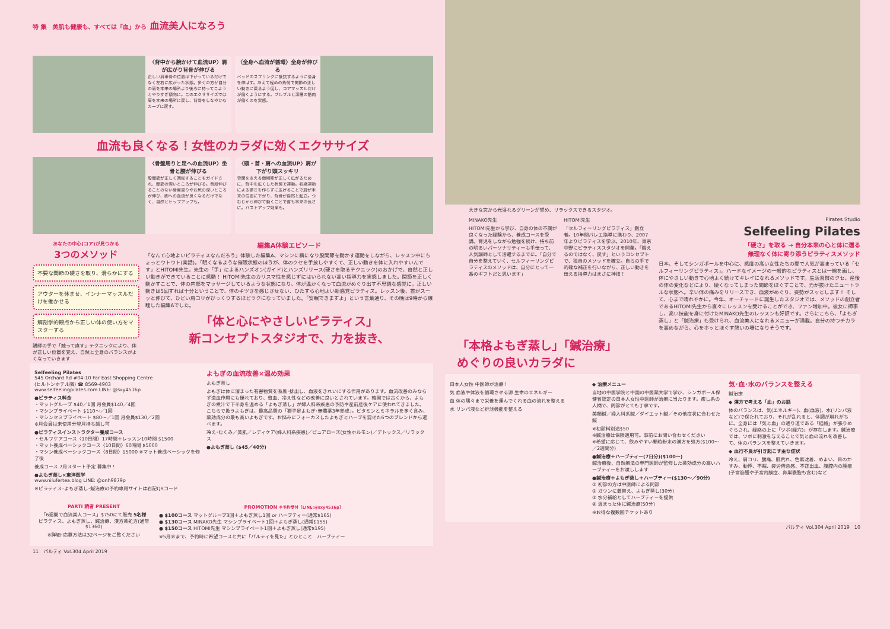特 集　美肌も健康も、すべては「血」から 血流美人になろう
〈背中から腕かけて血流UP〉肩が広がり背骨が伸びる
正しい肩甲骨の位置は下がっているだけでなく左右に広がった状態。多くの方が自分の肩を本来の場所より後ろに持ってこようとやりすぎ傾向に。このエクササイズでは肩を本来の場所に戻し、背骨をしなやかなカーブに戻す。
〈全身へ血流が循環〉全身が伸びる
ベッドのスプリングに抵抗するように全身を伸ばす。あえて軽めの負荷で関節の正しい動きに戻るよう促し、コアマッスルだけが働くようにする。ブルブルと深層の筋肉が働くのを実感。
血流も良くなる！女性のカラダに効くエクササイズ
〈骨盤周りと足への血流UP〉坐骨と腰が伸びる
股関節が正しく回転することをガイドされ、関節の深いところが伸びる。普段伸びることのない骨盤周りやお尻の深いところが伸び、脚への血流が良くなるだけでなく、自然とヒップアップも。
〈頭・首・肩への血流UP〉肩が下がり頭スッキリ
背面を支える僧帽筋が正しく広がるために、背中を広くした状態で運動。収縮運動による硬さを作らずに広げることで肩が本来の位置に下がり、背骨が自然と起立。つむじから伸びて動くことで首も本来の長さに。バストアップ効果も。
あなたの中心(コア)が見つかる
3つのメソッド
不要な関節の硬さを取り、滑らかにする
アウターを休ませ、インナーマッスルだけを働かせる
解剖学的観点から正しい体の使い方をマスターする
講師の手で「触って直す」テクニックにより、体が正しい位置を覚え、自然と全身のバランスがよくなっていきます
編集A体験エピソード
「なんて心地よいピラティスなんだろう」体験した編集A、マシンに横になり股関節を動かす運動をしながら、レッスン中にちょっとウトウト(実話)。「眠くなるような催眠状態のほうが、体のクセを手放しやすくて、正しい動きを体に入れやすいんです」とHITOMI先生。先生の「手」によるハンズオン(ガイド)とハンズリリース(硬さを取るテクニック)のおかげで、自然と正しい動きができていることに感動！ HITOMI先生のカリスマ性を感じずにはいられない高い指導力を実感しました。関節を正しく動かすことで、体の内部をマッサージしているような状態になり、体が温かくなって血流がめぐり出す不思議な感覚に。正しい動きは5回すれば十分ということで、体のキツさを感じさせない、ひたすら心地よい新感覚ピラティス。レッスン後、首がスーッと伸びて、ひどい肩コリがびっくりするほどラクになっていました。「安眠できますよ」という言葉通り、その晩は9時から爆睡した編集Aでした。
「体と心にやさしいピラティス」
新コンセプトスタジオで、力を抜き、
Selfeeling Pilates
545 Orchard Rd #04-10 Far East Shopping Centre
(ヒルトンホテル隣) ☎ 8569-4903
www.selfeelingpilates.com LINE: @sxy4516p
●ピラティス料金
・マットグループ $40／1回 月会員$140／4回
・マシンプライベート $110～／1回
・マシンセミプライベート $80～／1回 月会員$130／2回
※月会員は未使用分翌月持ち越し可
●ピラティスインストラクター養成コース
・セルフケアコース〈10日間〉17時間＋レッスン10時間 $1500
・マット養成ベーシックコース〈10日間〉60時間 $5000
・マシン養成ベーシックコース〈8日間〉$5000 ※マット養成ベーシックを修了後
養成コース 7月スタート予定 募集中！
●よもぎ蒸し×東洋医学
www.nilufertea.blog LINE: @onh9879p
※ピラティス･よもぎ蒸し･鍼治療の予約専用サイトは右記QRコード
よもぎの血流改善×温め効果
よもぎ蒸し
よもぎは体に溜まった有害物質を吸着･排出し、血液をきれいにする作用があります。血流改善のみならず造血作用にも優れており、貧血、冷え性などの改善に良いとされています。韓国では古くから、よもぎの煮汁で下半身を温める「よもぎ蒸し」が婦人科系疾患の予防や産前産後ケアに使われてきました。こちらで扱うよもぎは、最高品質の「獅子足よもぎ･無農薬3年熟成」。ビタミンとミネラルを多く含み、薬効成分の最も高いよもぎです。お悩みにフォーカスしたよもぎとハーブを混ぜた6つのブレンドから選べます。
冷え･むくみ／美肌／レディケア(婦人科系疾患)／ピュアローズ(女性ホルモン)／デトックス／リラックス
●よもぎ蒸し ($45／40分)
PARTI 読者 PRESENT
「6週間で血流美人コース」$750にて販売 5名様
ピラティス、よもぎ蒸し、鍼治療、漢方薬処方(通常$1360)
※詳細･応募方法は32ページをご覧ください
PROMOTION ※予約受付［LINE:@sxy4516p］
● $100コース マットグループ3回＋よもぎ蒸し1回 or ハーブティー(通常$165)
● $130コース MINAKO先生 マシンプライベート1回＋よもぎ蒸し(通常$155)
● $150コース HITOMI先生 マシンプライベート1回＋よもぎ蒸し(通常$195)
※5月末まで、予約時に希望コースと共に「パルティを見た」とひとこと　ハーブティー
11　パルティ Vol.304 April 2019
大きな窓から光溢れるグリーンが望め、リラックスできるスタジオ。
MINAKO先生
HITOMI先生から学び、自身の体の不調が良くなった経験から、養成コースを受講。育児をしながら勉強を続け、持ち前の明るいパーソナリティーも手伝って、人気講師として活躍するまでに。「自分で自分を整えていく、セルフィーリングピラティスのメソッドは、自分にとって一番のギフトだと思います」
HITOMI先生
「セルフィーリングピラティス」創立者。10年間バレエ指導に携わり、2007年よりピラティスを学ぶ。2010年、東京中野にピラティススタジオを開業。「鍛えるのではなく、戻す」というコンセプトで、独自のメソッドを確立。自らの手で的確な補正を行いながら、正しい動きを伝える指導力はまさに神技！
Pirates Studio
Selfeeling Pilates
「硬さ」を取る → 自分本来の心と体に還る
無理なく体に寄り添うピラティスメソッド
日本、そしてシンガポールを中心に、感度の高い女性たちの間で人気が高まっている「セルフィーリングピラティス」。ハードなイメージの一般的なピラティスとは一線を画し、体にやさしい動きで心地よく続けてキレイになれるメソッドです。生活習慣のクセ、産後の体の変化などにより、硬くなってしまった関節をほぐすことで、力が抜けたニュートラルな状態へ。辛い体の痛みをリリースでき、血液がめぐり、姿勢がスッとします！ そして、心まで晴れやかに。今年、オーチャードに誕生したスタジオでは、メソッドの創立者であるHITOMI先生から直々にレッスンを受けることができ、ファン増加中。彼女に師事し、高い技能を身に付けたMINAKO先生のレッスンも好評です。さらにこちら、「よもぎ蒸し」と「鍼治療」も受けられ、血流美人になれるメニューが満載。自分の持つチカラを高めながら、心をホッとほぐす憩いの場になりそうです。
「本格よもぎ蒸し」「鍼治療」
めぐりの良いカラダに
日本人女性 中医師が治療！
気 血液や体液を循環させる源 生命のエネルギー
血 体の隅々まで栄養を運んでくれる血の流れを整える
水 リンパ液など排泄機能を整える
◆ 治療メニュー
当地の中医学院と中国の中医薬大学で学び、シンガポール保健省認定の日本人女性中医師が治療に当たります。癒し系の人柄で、問診がとても丁寧です。
美顔鍼／婦人科系鍼／ダイエット鍼／その他症状に合わせた鍼
※初診料別途$50
※鍼治療は保険適用可。事前にお問い合わせください
※希望に応じて、飲みやすい顆粒粉末の漢方を処方($100～／2週間分)
●鍼治療＋ハーブティー(7日分)($100～)
鍼治療後、自然療法の専門医師が監修した薬効成分の高いハーブティーをお渡しします
●鍼治療＋よもぎ蒸し＋ハーブティー($130～／90分)
① 初診の方は中医師による問診
② ガウンに着替え、よもぎ蒸し(30分)
③ 水分補給としてハーブティーを提供
④ 温まった体に鍼治療(50分)
※お得な複数回チケットあり
気･血･水のバランスを整える
鍼治療
◆ 漢方で考える「血」のお話
体のバランスは、気(エネルギー)、血(血液)、水(リンパ液など)で保たれており、それが乱れると、体調が崩れがちに。全身には「気と血」の通り道である「経絡」が張りめぐらされ、経絡の上に「ツボ(経穴)」が存在します。鍼治療では、ツボに刺激を与えることで気と血の流れを改善して、体のバランスを整えていきます。
◆ 血行不良が引き起こす主な症状
冷え、肩コリ、腰痛、肌荒れ、色素沈着、めまい、目のかすみ、動悸、不眠、疲労倦怠感、不正出血、腹腔内の腫瘤(子宮筋腫や子宮内膜症、卵巣嚢胞も含む)など
パルティ Vol.304 April 2019　10